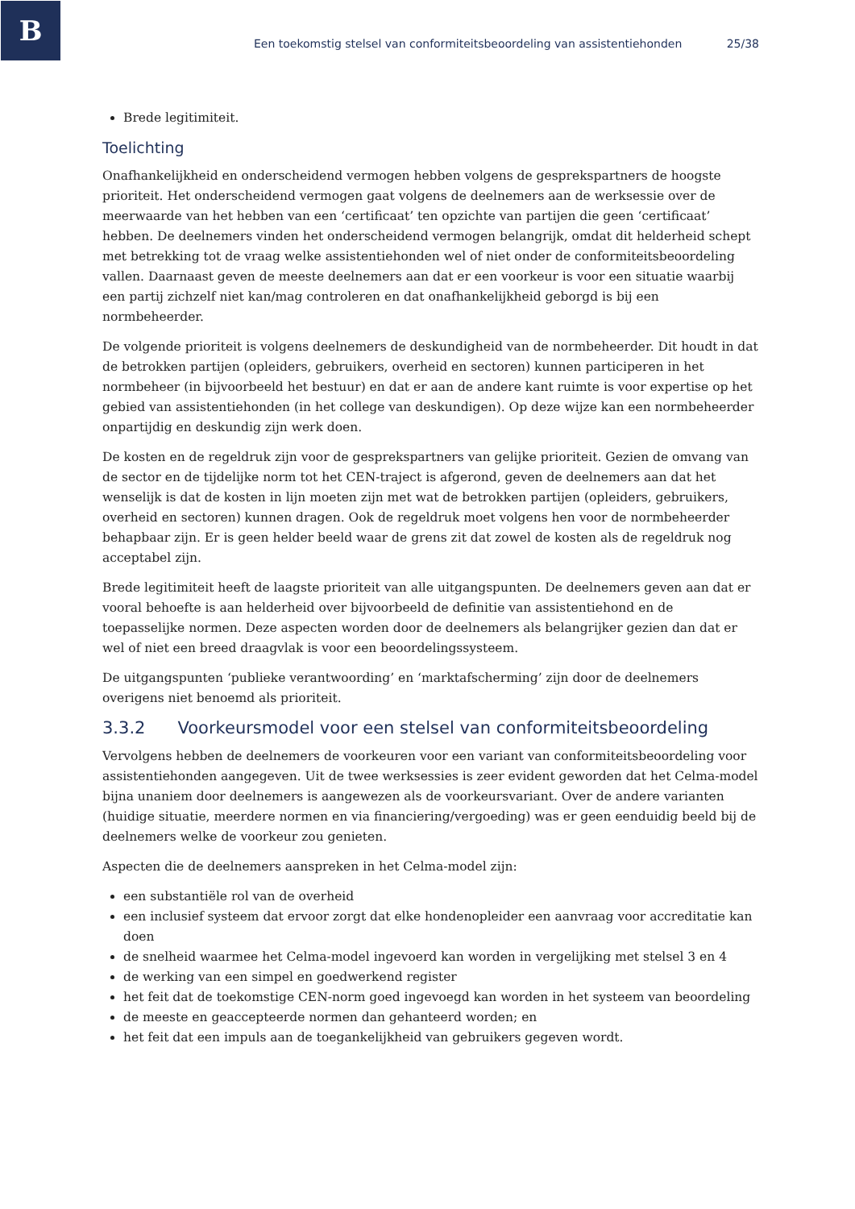B
Een toekomstig stelsel van conformiteitsbeoordeling van assistentiehonden 25/38
Brede legitimiteit.
Toelichting
Onafhankelijkheid en onderscheidend vermogen hebben volgens de gesprekspartners de hoogste prioriteit. Het onderscheidend vermogen gaat volgens de deelnemers aan de werksessie over de meerwaarde van het hebben van een ‘certificaat’ ten opzichte van partijen die geen ‘certificaat’ hebben. De deelnemers vinden het onderscheidend vermogen belangrijk, omdat dit helderheid schept met betrekking tot de vraag welke assistentiehonden wel of niet onder de conformiteitsbeoordeling vallen. Daarnaast geven de meeste deelnemers aan dat er een voorkeur is voor een situatie waarbij een partij zichzelf niet kan/mag controleren en dat onafhankelijkheid geborgd is bij een normbeheerder.
De volgende prioriteit is volgens deelnemers de deskundigheid van de normbeheerder. Dit houdt in dat de betrokken partijen (opleiders, gebruikers, overheid en sectoren) kunnen participeren in het normbeheer (in bijvoorbeeld het bestuur) en dat er aan de andere kant ruimte is voor expertise op het gebied van assistentiehonden (in het college van deskundigen). Op deze wijze kan een normbeheerder onpartijdig en deskundig zijn werk doen.
De kosten en de regeldruk zijn voor de gesprekspartners van gelijke prioriteit. Gezien de omvang van de sector en de tijdelijke norm tot het CEN-traject is afgerond, geven de deelnemers aan dat het wenselijk is dat de kosten in lijn moeten zijn met wat de betrokken partijen (opleiders, gebruikers, overheid en sectoren) kunnen dragen. Ook de regeldruk moet volgens hen voor de normbeheerder behapbaar zijn. Er is geen helder beeld waar de grens zit dat zowel de kosten als de regeldruk nog acceptabel zijn.
Brede legitimiteit heeft de laagste prioriteit van alle uitgangspunten. De deelnemers geven aan dat er vooral behoefte is aan helderheid over bijvoorbeeld de definitie van assistentiehond en de toepasselijke normen. Deze aspecten worden door de deelnemers als belangrijker gezien dan dat er wel of niet een breed draagvlak is voor een beoordelingssysteem.
De uitgangspunten ‘publieke verantwoording’ en ‘marktafscherming’ zijn door de deelnemers overigens niet benoemd als prioriteit.
3.3.2 Voorkeursmodel voor een stelsel van conformiteitsbeoordeling
Vervolgens hebben de deelnemers de voorkeuren voor een variant van conformiteitsbeoordeling voor assistentiehonden aangegeven. Uit de twee werksessies is zeer evident geworden dat het Celma-model bijna unaniem door deelnemers is aangewezen als de voorkeursvariant. Over de andere varianten (huidige situatie, meerdere normen en via financiering/vergoeding) was er geen eenduidig beeld bij de deelnemers welke de voorkeur zou genieten.
Aspecten die de deelnemers aanspreken in het Celma-model zijn:
een substantiële rol van de overheid
een inclusief systeem dat ervoor zorgt dat elke hondenopleider een aanvraag voor accreditatie kan doen
de snelheid waarmee het Celma-model ingevoerd kan worden in vergelijking met stelsel 3 en 4
de werking van een simpel en goedwerkend register
het feit dat de toekomstige CEN-norm goed ingevoegd kan worden in het systeem van beoordeling
de meeste en geaccepteerde normen dan gehanteerd worden; en
het feit dat een impuls aan de toegankelijkheid van gebruikers gegeven wordt.